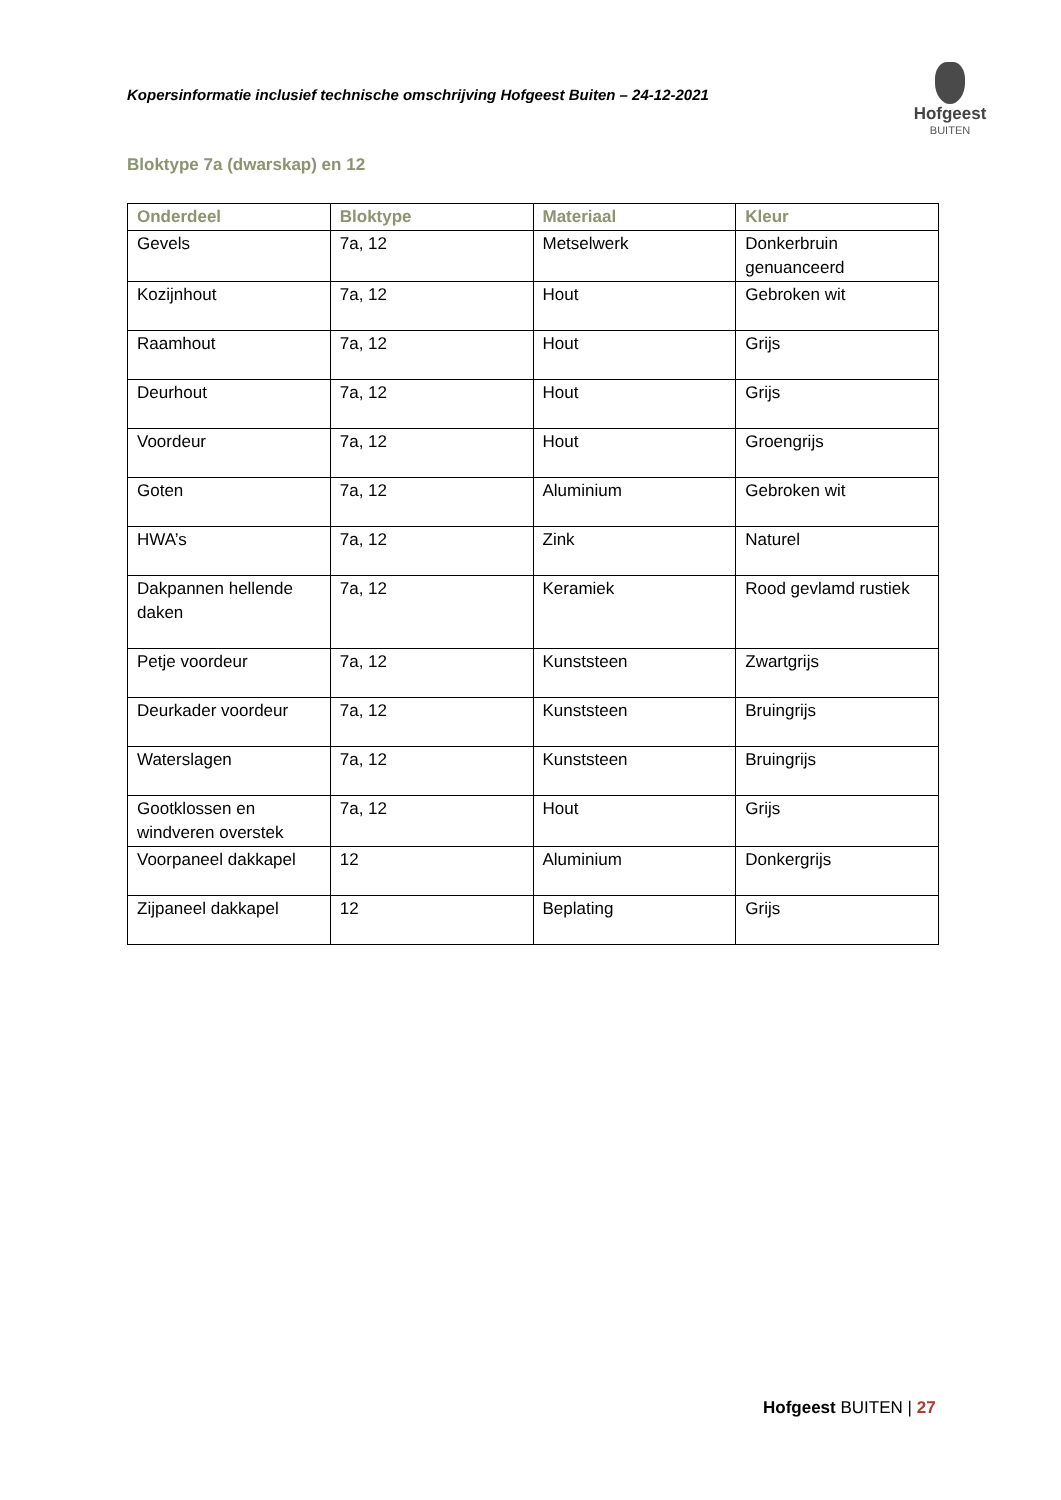Kopersinformatie inclusief technische omschrijving Hofgeest Buiten – 24-12-2021
Hofgeest
BUITEN
Bloktype 7a (dwarskap) en 12
| Onderdeel | Bloktype | Materiaal | Kleur |
| --- | --- | --- | --- |
| Gevels | 7a, 12 | Metselwerk | Donkerbruin genuanceerd |
| Kozijnhout | 7a, 12 | Hout | Gebroken wit |
| Raamhout | 7a, 12 | Hout | Grijs |
| Deurhout | 7a, 12 | Hout | Grijs |
| Voordeur | 7a, 12 | Hout | Groengrijs |
| Goten | 7a, 12 | Aluminium | Gebroken wit |
| HWA’s | 7a, 12 | Zink | Naturel |
| Dakpannen hellende daken | 7a, 12 | Keramiek | Rood gevlamd rustiek |
| Petje voordeur | 7a, 12 | Kunststeen | Zwartgrijs |
| Deurkader voordeur | 7a, 12 | Kunststeen | Bruingrijs |
| Waterslagen | 7a, 12 | Kunststeen | Bruingrijs |
| Gootklossen en windveren overstek | 7a, 12 | Hout | Grijs |
| Voorpaneel dakkapel | 12 | Aluminium | Donkergrijs |
| Zijpaneel dakkapel | 12 | Beplating | Grijs |
Hofgeest BUITEN | 27